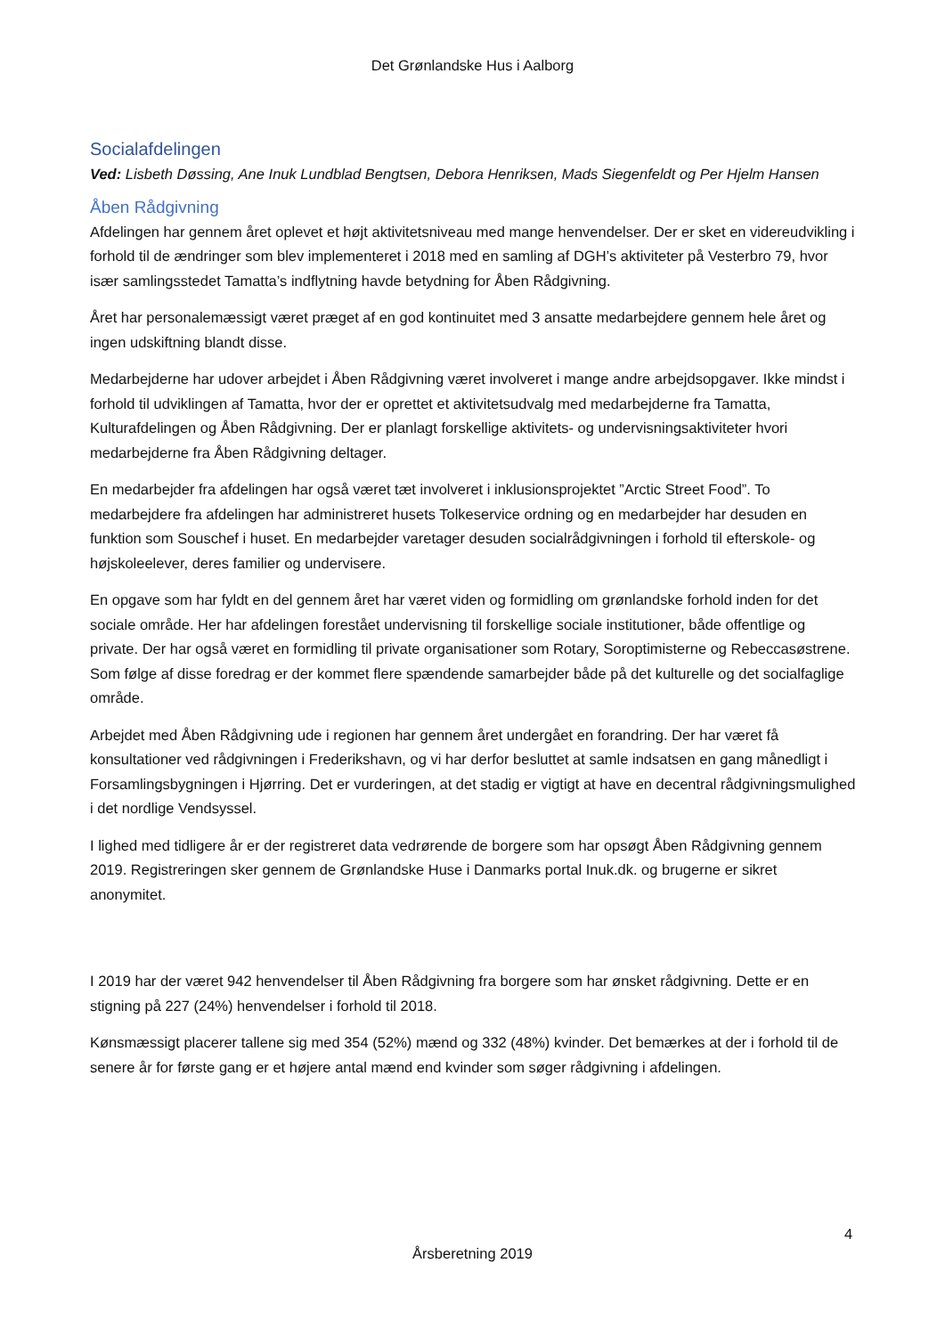Det Grønlandske Hus i Aalborg
Socialafdelingen
Ved: Lisbeth Døssing, Ane Inuk Lundblad Bengtsen, Debora Henriksen, Mads Siegenfeldt og Per Hjelm Hansen
Åben Rådgivning
Afdelingen har gennem året oplevet et højt aktivitetsniveau med mange henvendelser. Der er sket en videreudvikling i forhold til de ændringer som blev implementeret i 2018 med en samling af DGH’s aktiviteter på Vesterbro 79, hvor især samlingsstedet Tamatta’s indflytning havde betydning for Åben Rådgivning.
Året har personalemæssigt været præget af en god kontinuitet med 3 ansatte medarbejdere gennem hele året og ingen udskiftning blandt disse.
Medarbejderne har udover arbejdet i Åben Rådgivning været involveret i mange andre arbejdsopgaver. Ikke mindst i forhold til udviklingen af Tamatta, hvor der er oprettet et aktivitetsudvalg med medarbejderne fra Tamatta, Kulturafdelingen og Åben Rådgivning. Der er planlagt forskellige aktivitets- og undervisningsaktiviteter hvori medarbejderne fra Åben Rådgivning deltager.
En medarbejder fra afdelingen har også været tæt involveret i inklusionsprojektet ”Arctic Street Food”. To medarbejdere fra afdelingen har administreret husets Tolkeservice ordning og en medarbejder har desuden en funktion som Souschef i huset. En medarbejder varetager desuden socialrådgivningen i forhold til efterskole- og højskoleelever, deres familier og undervisere.
En opgave som har fyldt en del gennem året har været viden og formidling om grønlandske forhold inden for det sociale område. Her har afdelingen forestået undervisning til forskellige sociale institutioner, både offentlige og private. Der har også været en formidling til private organisationer som Rotary, Soroptimisterne og Rebeccasøstrene. Som følge af disse foredrag er der kommet flere spændende samarbejder både på det kulturelle og det socialfaglige område.
Arbejdet med Åben Rådgivning ude i regionen har gennem året undergået en forandring. Der har været få konsultationer ved rådgivningen i Frederikshavn, og vi har derfor besluttet at samle indsatsen en gang månedligt i Forsamlingsbygningen i Hjørring. Det er vurderingen, at det stadig er vigtigt at have en decentral rådgivningsmulighed i det nordlige Vendsyssel.
I lighed med tidligere år er der registreret data vedrørende de borgere som har opsøgt Åben Rådgivning gennem 2019. Registreringen sker gennem de Grønlandske Huse i Danmarks portal Inuk.dk. og brugerne er sikret anonymitet.
I 2019 har der været 942 henvendelser til Åben Rådgivning fra borgere som har ønsket rådgivning. Dette er en stigning på 227 (24%) henvendelser i forhold til 2018.
Kønsmæssigt placerer tallene sig med 354 (52%) mænd og 332 (48%) kvinder. Det bemærkes at der i forhold til de senere år for første gang er et højere antal mænd end kvinder som søger rådgivning i afdelingen.
4
Årsberetning 2019